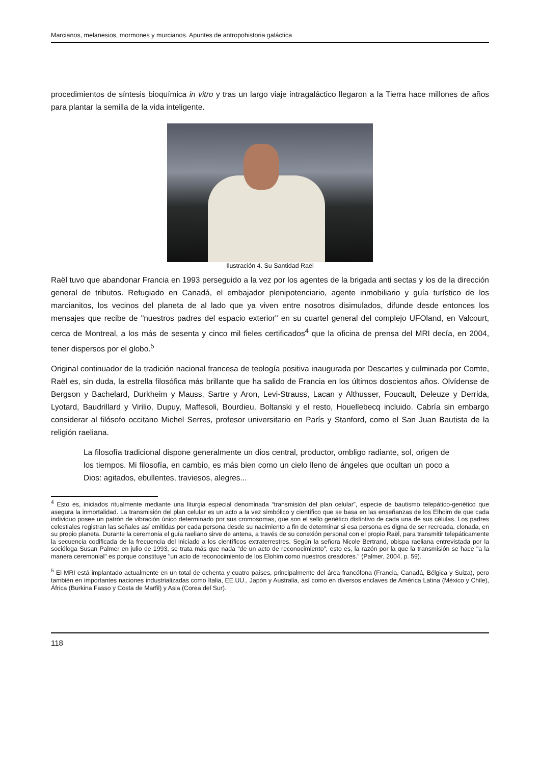Marcianos, melanesios, mormones y murcianos. Apuntes de antropohistoria galáctica
procedimientos de síntesis bioquímica in vitro y tras un largo viaje intragaláctico llegaron a la Tierra hace millones de años para plantar la semilla de la vida inteligente.
Ilustración 4. Su Santidad Raël
Raël tuvo que abandonar Francia en 1993 perseguido a la vez por los agentes de la brigada anti sectas y los de la dirección general de tributos. Refugiado en Canadá, el embajador plenipotenciario, agente inmobiliario y guía turístico de los marcianitos, los vecinos del planeta de al lado que ya viven entre nosotros disimulados, difunde desde entonces los mensajes que recibe de "nuestros padres del espacio exterior" en su cuartel general del complejo UFOland, en Valcourt, cerca de Montreal, a los más de sesenta y cinco mil fieles certificados<sup>4</sup> que la oficina de prensa del MRI decía, en 2004, tener dispersos por el globo.<sup>5</sup>
Original continuador de la tradición nacional francesa de teología positiva inaugurada por Descartes y culminada por Comte, Raël es, sin duda, la estrella filosófica más brillante que ha salido de Francia en los últimos doscientos años. Olvídense de Bergson y Bachelard, Durkheim y Mauss, Sartre y Aron, Levi-Strauss, Lacan y Althusser, Foucault, Deleuze y Derrida, Lyotard, Baudrillard y Virilio, Dupuy, Maffesoli, Bourdieu, Boltanski y el resto, Houellebecq incluido. Cabría sin embargo considerar al filósofo occitano Michel Serres, profesor universitario en París y Stanford, como el San Juan Bautista de la religión raeliana.
La filosofía tradicional dispone generalmente un dios central, productor, ombligo radiante, sol, origen de los tiempos. Mi filosofía, en cambio, es más bien como un cielo lleno de ángeles que ocultan un poco a Dios: agitados, ebullentes, traviesos, alegres...
<sup>4</sup> Esto es, iniciados ritualmente mediante una liturgia especial denominada “transmisión del plan celular”, especie de bautismo telepático-genético que asegura la inmortalidad. La transmisión del plan celular es un acto a la vez simbólico y científico que se basa en las enseñanzas de los Elhoim de que cada individuo posee un patrón de vibración único determinado por sus cromosomas, que son el sello genético distintivo de cada una de sus células. Los padres celestiales registran las señales así emitidas por cada persona desde su nacimiento a fin de determinar si esa persona es digna de ser recreada, clonada, en su propio planeta. Durante la ceremonia el guía raeliano sirve de antena, a través de su conexión personal con el propio Raël, para transmitir telepáticamente la secuencia codificada de la frecuencia del iniciado a los científicos extraterrestres. Según la señora Nicole Bertrand, obispa raeliana entrevistada por la socióloga Susan Palmer en julio de 1993, se trata más que nada "de un acto de reconocimiento", esto es, la razón por la que la transmisión se hace "a la manera ceremonial" es porque constituye "un acto de reconocimiento de los Elohim como nuestros creadores." (Palmer, 2004, p. 59).
<sup>5</sup> El MRI está implantado actualmente en un total de ochenta y cuatro países, principalmente del área francófona (Francia, Canadá, Bélgica y Suiza), pero también en importantes naciones industrializadas como Italia, EE.UU., Japón y Australia, así como en diversos enclaves de América Latina (México y Chile), África (Burkina Fasso y Costa de Marfil) y Asia (Corea del Sur).
118